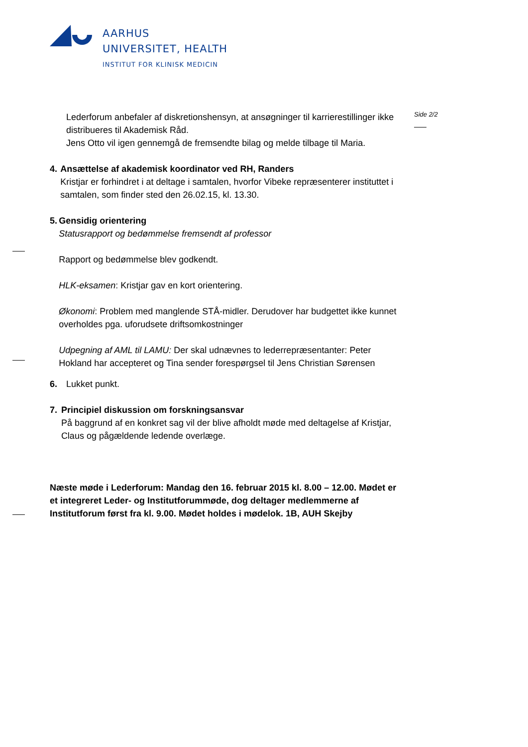AARHUS
UNIVERSITET, HEALTH
INSTITUT FOR KLINISK MEDICIN
Side 2/2
Lederforum anbefaler af diskretionshensyn, at ansøgninger til karrierestillinger ikke distribueres til Akademisk Råd.
Jens Otto vil igen gennemgå de fremsendte bilag og melde tilbage til Maria.
4. Ansættelse af akademisk koordinator ved RH, Randers
Kristjar er forhindret i at deltage i samtalen, hvorfor Vibeke repræsenterer instituttet i samtalen, som finder sted den 26.02.15, kl. 13.30.
5. Gensidig orientering
Statusrapport og bedømmelse fremsendt af professor
Rapport og bedømmelse blev godkendt.
HLK-eksamen: Kristjar gav en kort orientering.
Økonomi: Problem med manglende STÅ-midler. Derudover har budgettet ikke kunnet overholdes pga. uforudsete driftsomkostninger
Udpegning af AML til LAMU: Der skal udnævnes to lederrepræsentanter: Peter Hokland har accepteret og Tina sender forespørgsel til Jens Christian Sørensen
6. Lukket punkt.
7. Principiel diskussion om forskningsansvar
På baggrund af en konkret sag vil der blive afholdt møde med deltagelse af Kristjar, Claus og pågældende ledende overlæge.
Næste møde i Lederforum: Mandag den 16. februar 2015 kl. 8.00 – 12.00. Mødet er et integreret Leder- og Institutforummøde, dog deltager medlemmerne af Institutforum først fra kl. 9.00. Mødet holdes i mødelok. 1B, AUH Skejby